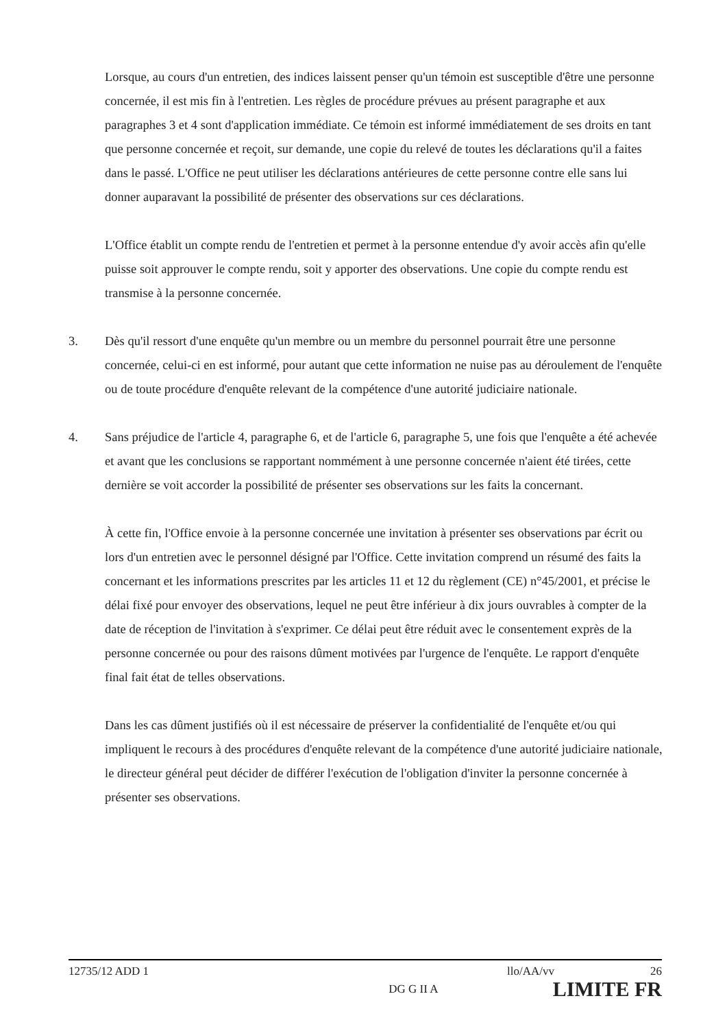Lorsque, au cours d'un entretien, des indices laissent penser qu'un témoin est susceptible d'être une personne concernée, il est mis fin à l'entretien. Les règles de procédure prévues au présent paragraphe et aux paragraphes 3 et 4 sont d'application immédiate. Ce témoin est informé immédiatement de ses droits en tant que personne concernée et reçoit, sur demande, une copie du relevé de toutes les déclarations qu'il a faites dans le passé. L'Office ne peut utiliser les déclarations antérieures de cette personne contre elle sans lui donner auparavant la possibilité de présenter des observations sur ces déclarations.
L'Office établit un compte rendu de l'entretien et permet à la personne entendue d'y avoir accès afin qu'elle puisse soit approuver le compte rendu, soit y apporter des observations. Une copie du compte rendu est transmise à la personne concernée.
3. Dès qu'il ressort d'une enquête qu'un membre ou un membre du personnel pourrait être une personne concernée, celui-ci en est informé, pour autant que cette information ne nuise pas au déroulement de l'enquête ou de toute procédure d'enquête relevant de la compétence d'une autorité judiciaire nationale.
4. Sans préjudice de l'article 4, paragraphe 6, et de l'article 6, paragraphe 5, une fois que l'enquête a été achevée et avant que les conclusions se rapportant nommément à une personne concernée n'aient été tirées, cette dernière se voit accorder la possibilité de présenter ses observations sur les faits la concernant.
À cette fin, l'Office envoie à la personne concernée une invitation à présenter ses observations par écrit ou lors d'un entretien avec le personnel désigné par l'Office. Cette invitation comprend un résumé des faits la concernant et les informations prescrites par les articles 11 et 12 du règlement (CE) n°45/2001, et précise le délai fixé pour envoyer des observations, lequel ne peut être inférieur à dix jours ouvrables à compter de la date de réception de l'invitation à s'exprimer. Ce délai peut être réduit avec le consentement exprès de la personne concernée ou pour des raisons dûment motivées par l'urgence de l'enquête. Le rapport d'enquête final fait état de telles observations.
Dans les cas dûment justifiés où il est nécessaire de préserver la confidentialité de l'enquête et/ou qui impliquent le recours à des procédures d'enquête relevant de la compétence d'une autorité judiciaire nationale, le directeur général peut décider de différer l'exécution de l'obligation d'inviter la personne concernée à présenter ses observations.
12735/12 ADD 1 llo/AA/vv 26
DG G II A LIMITE FR